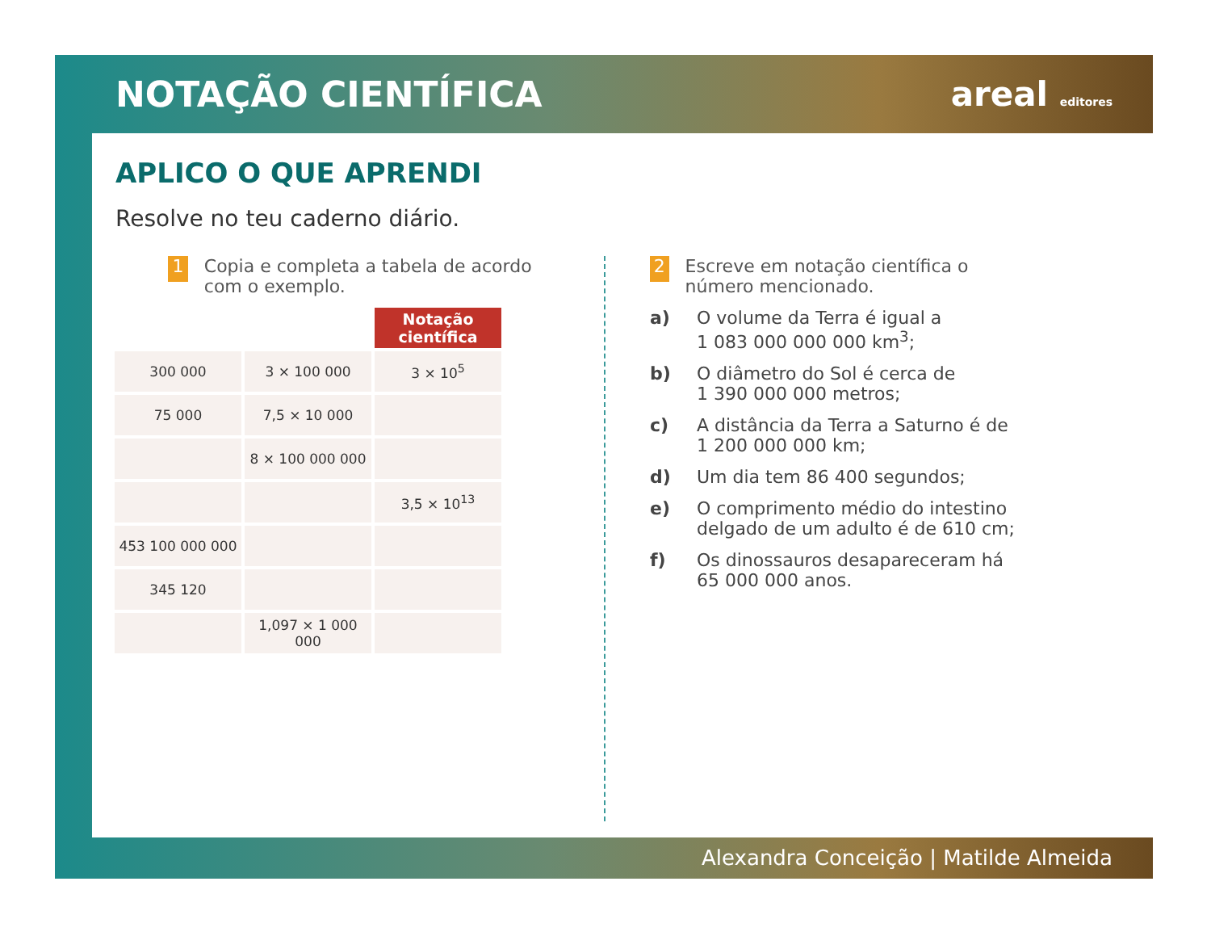NOTAÇÃO CIENTÍFICA areal editores
APLICO O QUE APRENDI
Resolve no teu caderno diário.
1 Copia e completa a tabela de acordo com o exemplo.
| | | Notação científica |
| 300 000 | 3 × 100 000 | 3 × 10<sup>5</sup> |
| 75 000 | 7,5 × 10 000 | |
| | 8 × 100 000 000 | |
| | | 3,5 × 10<sup>13</sup> |
| 453 100 000 000 | | |
| 345 120 | | |
| | 1,097 × 1 000 000 | |
2 Escreve em notação científica o número mencionado.
a) O volume da Terra é igual a
1 083 000 000 000 km<sup>3</sup>;
b) O diâmetro do Sol é cerca de
1 390 000 000 metros;
c) A distância da Terra a Saturno é de
1 200 000 000 km;
d) Um dia tem 86 400 segundos;
e) O comprimento médio do intestino delgado de um adulto é de 610 cm;
f) Os dinossauros desapareceram há
65 000 000 anos.
Alexandra Conceição | Matilde Almeida